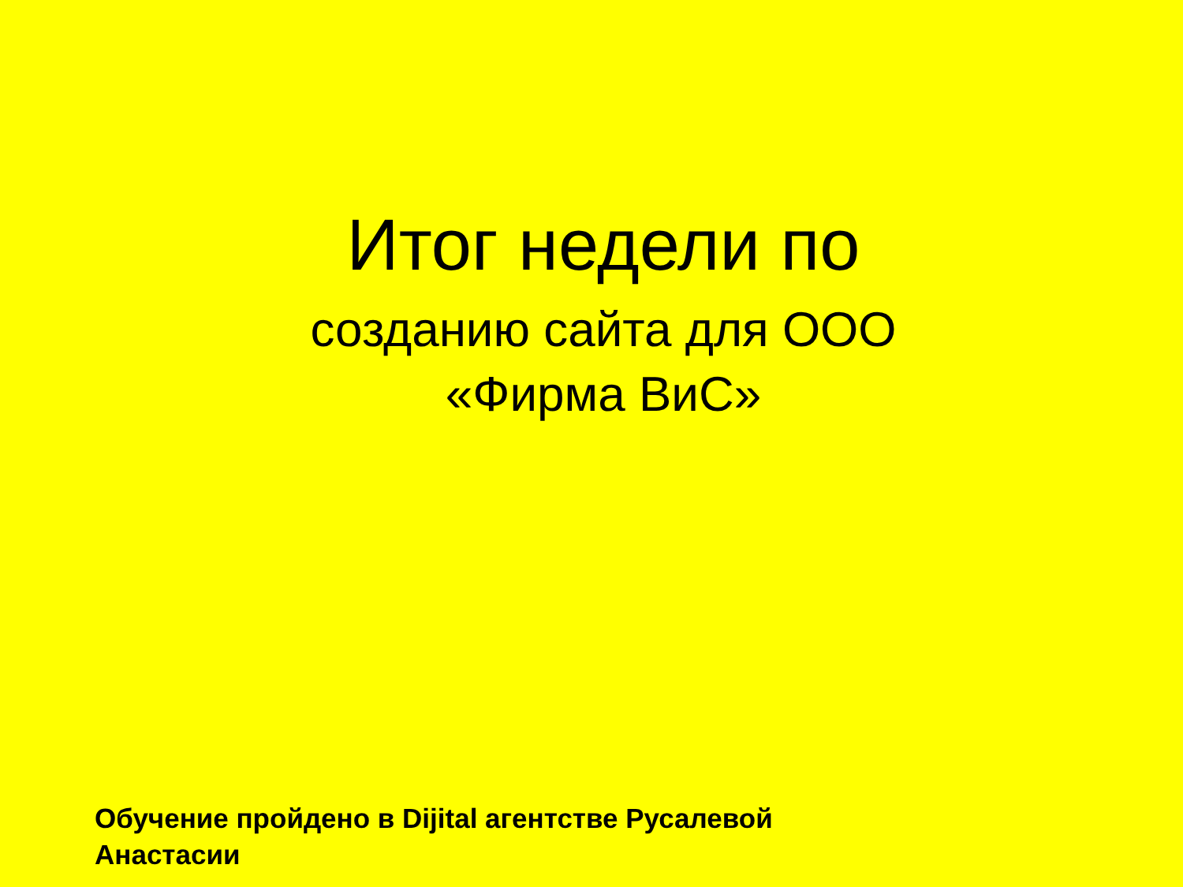Итог недели по
созданию сайта для ООО
«Фирма ВиС»
Обучение пройдено в Dijital агентстве Русалевой
Анастасии